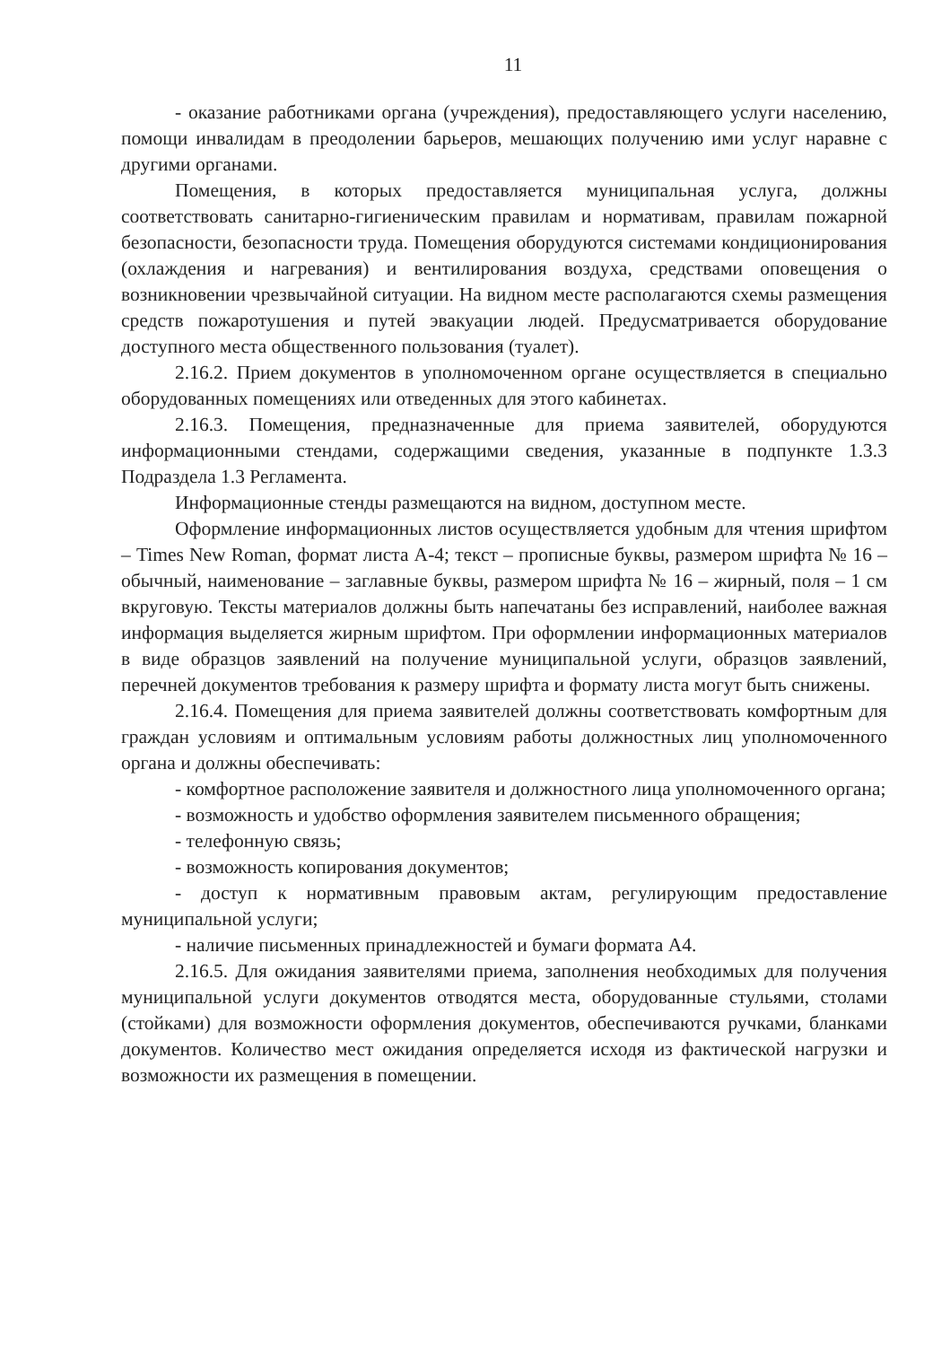11
- оказание работниками органа (учреждения), предоставляющего услуги населению, помощи инвалидам в преодолении барьеров, мешающих получению ими услуг наравне с другими органами.
Помещения, в которых предоставляется муниципальная услуга, должны соответствовать санитарно-гигиеническим правилам и нормативам, правилам пожарной безопасности, безопасности труда. Помещения оборудуются системами кондиционирования (охлаждения и нагревания) и вентилирования воздуха, средствами оповещения о возникновении чрезвычайной ситуации. На видном месте располагаются схемы размещения средств пожаротушения и путей эвакуации людей. Предусматривается оборудование доступного места общественного пользования (туалет).
2.16.2. Прием документов в уполномоченном органе осуществляется в специально оборудованных помещениях или отведенных для этого кабинетах.
2.16.3. Помещения, предназначенные для приема заявителей, оборудуются информационными стендами, содержащими сведения, указанные в подпункте 1.3.3 Подраздела 1.3 Регламента.
Информационные стенды размещаются на видном, доступном месте.
Оформление информационных листов осуществляется удобным для чтения шрифтом – Times New Roman, формат листа А-4; текст – прописные буквы, размером шрифта № 16 – обычный, наименование – заглавные буквы, размером шрифта № 16 – жирный, поля – 1 см вкруговую. Тексты материалов должны быть напечатаны без исправлений, наиболее важная информация выделяется жирным шрифтом. При оформлении информационных материалов в виде образцов заявлений на получение муниципальной услуги, образцов заявлений, перечней документов требования к размеру шрифта и формату листа могут быть снижены.
2.16.4. Помещения для приема заявителей должны соответствовать комфортным для граждан условиям и оптимальным условиям работы должностных лиц уполномоченного органа и должны обеспечивать:
- комфортное расположение заявителя и должностного лица уполномоченного органа;
- возможность и удобство оформления заявителем письменного обращения;
- телефонную связь;
- возможность копирования документов;
- доступ к нормативным правовым актам, регулирующим предоставление муниципальной услуги;
- наличие письменных принадлежностей и бумаги формата А4.
2.16.5. Для ожидания заявителями приема, заполнения необходимых для получения муниципальной услуги документов отводятся места, оборудованные стульями, столами (стойками) для возможности оформления документов, обеспечиваются ручками, бланками документов. Количество мест ожидания определяется исходя из фактической нагрузки и возможности их размещения в помещении.